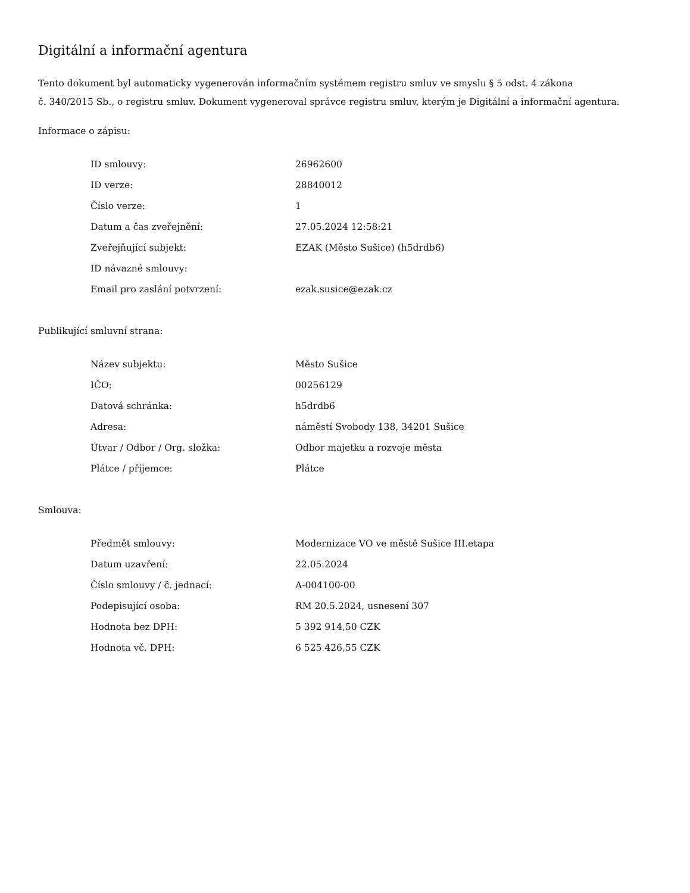Digitální a informační agentura
Tento dokument byl automaticky vygenerován informačním systémem registru smluv ve smyslu § 5 odst. 4 zákona
č. 340/2015 Sb., o registru smluv. Dokument vygeneroval správce registru smluv, kterým je Digitální a informační agentura.
Informace o zápisu:
| ID smlouvy: | 26962600 |
| ID verze: | 28840012 |
| Číslo verze: | 1 |
| Datum a čas zveřejnění: | 27.05.2024 12:58:21 |
| Zveřejňující subjekt: | EZAK (Město Sušice) (h5drdb6) |
| ID návazné smlouvy: | |
| Email pro zaslání potvrzení: | ezak.susice@ezak.cz |
Publikující smluvní strana:
| Název subjektu: | Město Sušice |
| IČO: | 00256129 |
| Datová schránka: | h5drdb6 |
| Adresa: | náměstí Svobody 138, 34201 Sušice |
| Útvar / Odbor / Org. složka: | Odbor majetku a rozvoje města |
| Plátce / příjemce: | Plátce |
Smlouva:
| Předmět smlouvy: | Modernizace VO ve městě Sušice III.etapa |
| Datum uzavření: | 22.05.2024 |
| Číslo smlouvy / č. jednací: | A-004100-00 |
| Podepisující osoba: | RM 20.5.2024, usnesení 307 |
| Hodnota bez DPH: | 5 392 914,50 CZK |
| Hodnota vč. DPH: | 6 525 426,55 CZK |